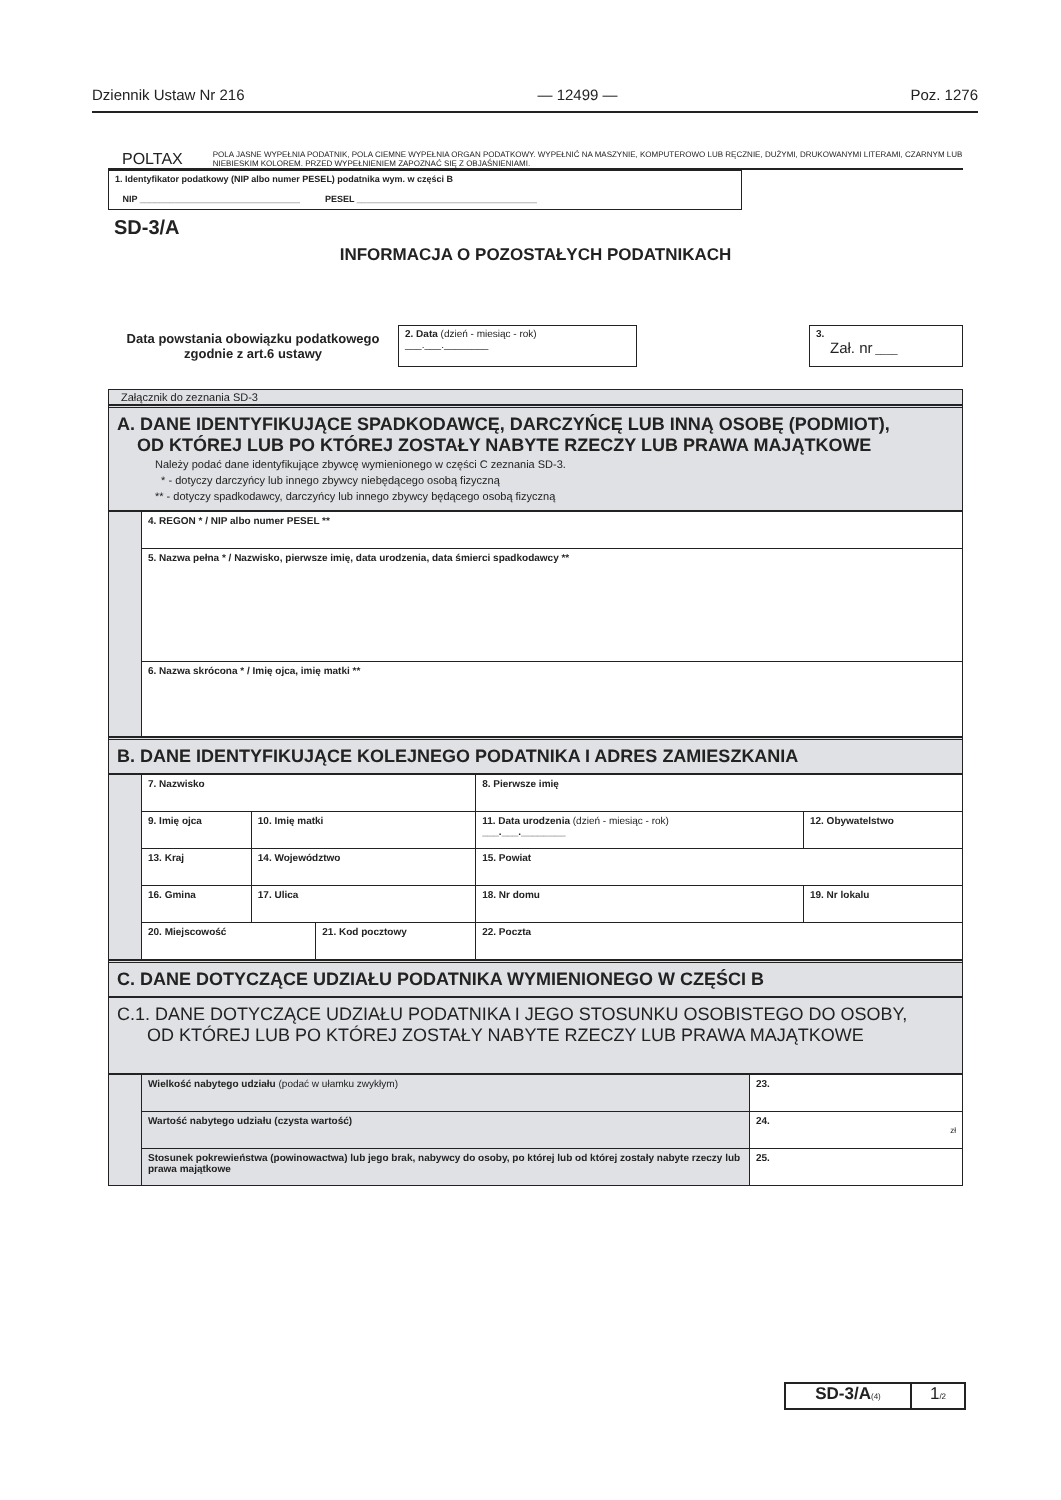Dziennik Ustaw Nr 216 — 12499 — Poz. 1276
POLTAX POLA JASNE WYPEŁNIA PODATNIK, POLA CIEMNE WYPEŁNIA ORGAN PODATKOWY. WYPEŁNIĆ NA MASZYNIE, KOMPUTEROWO LUB RĘCZNIE, DUŻYMI, DRUKOWANYMI LITERAMI, CZARNYM LUB NIEBIESKIM KOLOREM. PRZED WYPEŁNIENIEM ZAPOZNAĆ SIĘ Z OBJAŚNIENIAMI.
1. Identyfikator podatkowy (NIP albo numer PESEL) podatnika wym. w części B
NIP ________________________________ PESEL ____________________________________
SD-3/A
INFORMACJA O POZOSTAŁYCH PODATNIKACH
Data powstania obowiązku podatkowego zgodnie z art.6 ustawy
2. Data (dzień - miesiąc - rok)
___.___.________
3.
Zał. nr ____
Załącznik do zeznania SD-3
A. DANE IDENTYFIKUJĄCE SPADKODAWCĘ, DARCZYŃCĘ LUB INNĄ OSOBĘ (PODMIOT),
OD KTÓREJ LUB PO KTÓREJ ZOSTAŁY NABYTE RZECZY LUB PRAWA MAJĄTKOWE
Należy podać dane identyfikujące zbywcę wymienionego w części C zeznania SD-3.
* - dotyczy darczyńcy lub innego zbywcy niebędącego osobą fizyczną
** - dotyczy spadkodawcy, darczyńcy lub innego zbywcy będącego osobą fizyczną
| | 4. REGON * / NIP albo numer PESEL ** |
| | 5. Nazwa pełna * / Nazwisko, pierwsze imię, data urodzenia, data śmierci spadkodawcy ** |
| | 6. Nazwa skrócona * / Imię ojca, imię matki ** |
B. DANE IDENTYFIKUJĄCE KOLEJNEGO PODATNIKA I ADRES ZAMIESZKANIA
| | 7. Nazwisko | | | | 8. Pierwsze imię | | | |
| | 9. Imię ojca | | 10. Imię matki | | 11. Data urodzenia (dzień - miesiąc - rok) ___.___.________ | | | 12. Obywatelstwo |
| | 13. Kraj | 14. Województwo | | | | 15. Powiat | | |
| | 16. Gmina | | 17. Ulica | | | | 18. Nr domu | 19. Nr lokalu |
| | 20. Miejscowość | | | 21. Kod pocztowy | | 22. Poczta | | |
C. DANE DOTYCZĄCE UDZIAŁU PODATNIKA WYMIENIONEGO W CZĘŚCI B
C.1. DANE DOTYCZĄCE UDZIAŁU PODATNIKA I JEGO STOSUNKU OSOBISTEGO DO OSOBY,
OD KTÓREJ LUB PO KTÓREJ ZOSTAŁY NABYTE RZECZY LUB PRAWA MAJĄTKOWE
| | Wielkość nabytego udziału (podać w ułamku zwykłym) | 23. |
| | Wartość nabytego udziału (czysta wartość) | 24. zł |
| | Stosunek pokrewieństwa (powinowactwa) lub jego brak, nabywcy do osoby, po której lub od której zostały nabyte rzeczy lub prawa majątkowe | 25. |
SD-3/A(4)
1/2